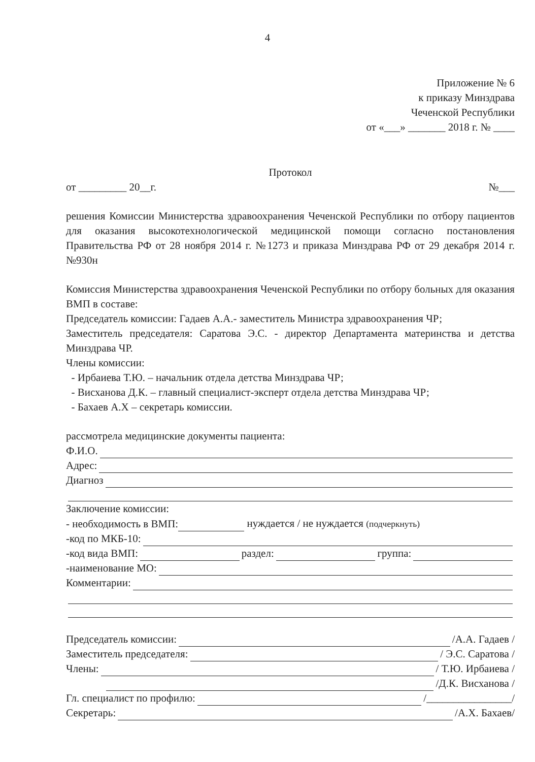4
Приложение № 6
к приказу Минздрава
Чеченской Республики
от «___» _______ 2018 г. № ____
Протокол
от _________ 20__г. №___
решения Комиссии Министерства здравоохранения Чеченской Республики по отбору пациентов для оказания высокотехнологической медицинской помощи согласно постановления Правительства РФ от 28 ноября 2014 г. №1273 и приказа Минздрава РФ от 29 декабря 2014 г. №930н
Комиссия Министерства здравоохранения Чеченской Республики по отбору больных для оказания ВМП в составе:
Председатель комиссии: Гадаев А.А.- заместитель Министра здравоохранения ЧР;
Заместитель председателя: Саратова Э.С. - директор Департамента материнства и детства Минздрава ЧР.
Члены комиссии:
- Ирбаиева Т.Ю. – начальник отдела детства Минздрава ЧР;
- Висханова Д.К. – главный специалист-эксперт отдела детства Минздрава ЧР;
- Бахаев А.Х – секретарь комиссии.
рассмотрела медицинские документы пациента:
Ф.И.О.
Адрес:
Диагноз
Заключение комиссии:
- необходимость в ВМП: нуждается / не нуждается (подчеркнуть)
-код по МКБ-10:
-код вида ВМП: раздел: группа:
-наименование МО:
Комментарии:
Председатель комиссии: /А.А. Гадаев /
Заместитель председателя: / Э.С. Саратова /
Члены: / Т.Ю. Ирбаиева /
/Д.К. Висханова /
Гл. специалист по профилю: /________________/
Секретарь: /А.Х. Бахаев/